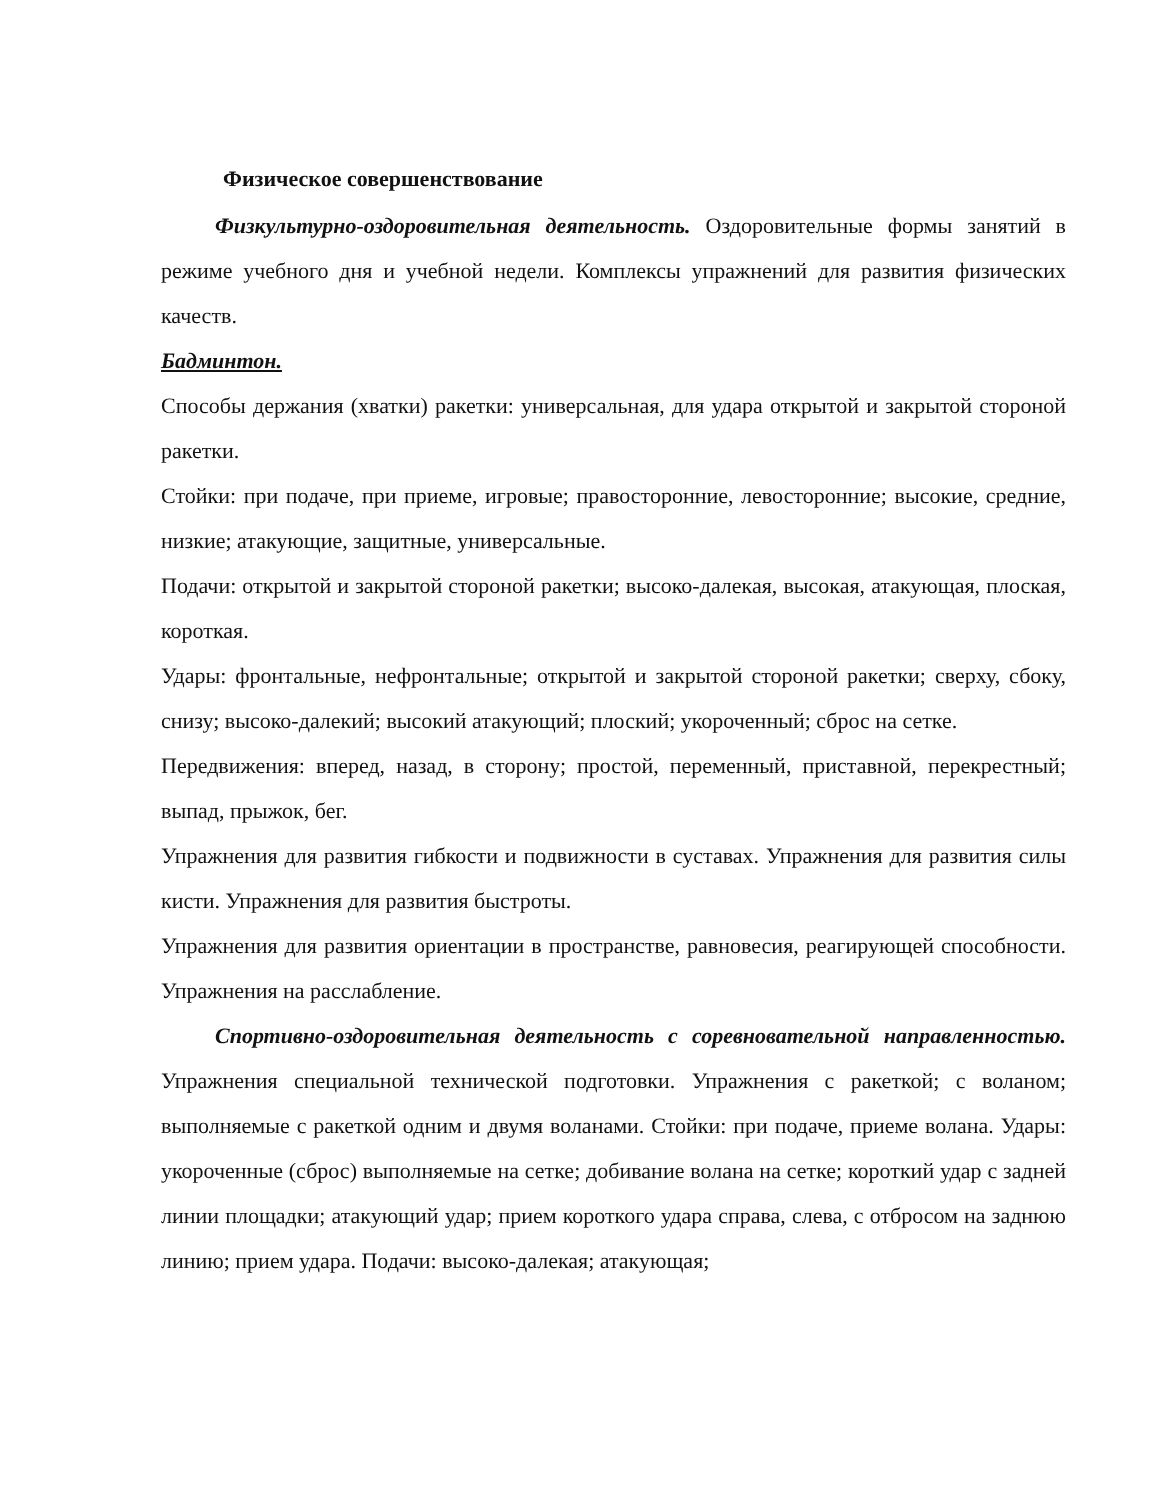Физическое совершенствование
Физкультурно-оздоровительная деятельность. Оздоровительные формы занятий в режиме учебного дня и учебной недели. Комплексы упражнений для развития физических качеств.
Бадминтон.
Способы держания (хватки) ракетки: универсальная, для удара открытой и закрытой стороной ракетки.
Стойки: при подаче, при приеме, игровые; правосторонние, левосторонние; высокие, средние, низкие; атакующие, защитные, универсальные.
Подачи: открытой и закрытой стороной ракетки; высоко-далекая, высокая, атакующая, плоская, короткая.
Удары: фронтальные, нефронтальные; открытой и закрытой стороной ракетки; сверху, сбоку, снизу; высоко-далекий; высокий атакующий; плоский; укороченный; сброс на сетке.
Передвижения: вперед, назад, в сторону; простой, переменный, приставной, перекрестный; выпад, прыжок, бег.
Упражнения для развития гибкости и подвижности в суставах. Упражнения для развития силы кисти. Упражнения для развития быстроты.
Упражнения для развития ориентации в пространстве, равновесия, реагирующей способности. Упражнения на расслабление.
Спортивно-оздоровительная деятельность с соревновательной направленностью. Упражнения специальной технической подготовки. Упражнения с ракеткой; с воланом; выполняемые с ракеткой одним и двумя воланами. Стойки: при подаче, приеме волана. Удары: укороченные (сброс) выполняемые на сетке; добивание волана на сетке; короткий удар с задней линии площадки; атакующий удар; прием короткого удара справа, слева, с отбросом на заднюю линию; прием удара. Подачи: высоко-далекая; атакующая;